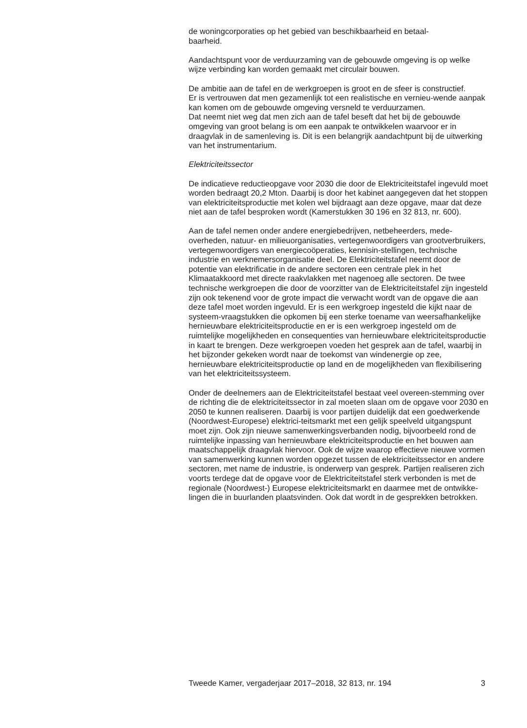de woningcorporaties op het gebied van beschikbaarheid en betaal-
baarheid.
Aandachtspunt voor de verduurzaming van de gebouwde omgeving is op welke wijze verbinding kan worden gemaakt met circulair bouwen.
De ambitie aan de tafel en de werkgroepen is groot en de sfeer is constructief.
Er is vertrouwen dat men gezamenlijk tot een realistische en vernieu-wende aanpak kan komen om de gebouwde omgeving versneld te verduurzamen.
Dat neemt niet weg dat men zich aan de tafel beseft dat het bij de gebouwde omgeving van groot belang is om een aanpak te ontwikkelen waarvoor er in draagvlak in de samenleving is. Dit is een belangrijk aandachtpunt bij de uitwerking van het instrumentarium.
Elektriciteitssector
De indicatieve reductieopgave voor 2030 die door de Elektriciteitstafel ingevuld moet worden bedraagt 20,2 Mton. Daarbij is door het kabinet aangegeven dat het stoppen van elektriciteitsproductie met kolen wel bijdraagt aan deze opgave, maar dat deze niet aan de tafel besproken wordt (Kamerstukken 30 196 en 32 813, nr. 600).
Aan de tafel nemen onder andere energiebedrijven, netbeheerders, mede-overheden, natuur- en milieuorganisaties, vertegenwoordigers van grootverbruikers, vertegenwoordigers van energiecoöperaties, kennisin-stellingen, technische industrie en werknemersorganisatie deel. De Elektriciteitstafel neemt door de potentie van elektrificatie in de andere sectoren een centrale plek in het Klimaatakkoord met directe raakvlakken met nagenoeg alle sectoren. De twee technische werkgroepen die door de voorzitter van de Elektriciteitstafel zijn ingesteld zijn ook tekenend voor de grote impact die verwacht wordt van de opgave die aan deze tafel moet worden ingevuld. Er is een werkgroep ingesteld die kijkt naar de systeem-vraagstukken die opkomen bij een sterke toename van weersafhankelijke hernieuwbare elektriciteitsproductie en er is een werkgroep ingesteld om de ruimtelijke mogelijkheden en consequenties van hernieuwbare elektriciteitsproductie in kaart te brengen. Deze werkgroepen voeden het gesprek aan de tafel, waarbij in het bijzonder gekeken wordt naar de toekomst van windenergie op zee, hernieuwbare elektriciteitsproductie op land en de mogelijkheden van flexibilisering van het elektriciteitssysteem.
Onder de deelnemers aan de Elektriciteitstafel bestaat veel overeen-stemming over de richting die de elektriciteitssector in zal moeten slaan om de opgave voor 2030 en 2050 te kunnen realiseren. Daarbij is voor partijen duidelijk dat een goedwerkende (Noordwest-Europese) elektrici-teitsmarkt met een gelijk speelveld uitgangspunt moet zijn. Ook zijn nieuwe samenwerkingsverbanden nodig, bijvoorbeeld rond de ruimtelijke inpassing van hernieuwbare elektriciteitsproductie en het bouwen aan maatschappelijk draagvlak hiervoor. Ook de wijze waarop effectieve nieuwe vormen van samenwerking kunnen worden opgezet tussen de elektriciteitssector en andere sectoren, met name de industrie, is onderwerp van gesprek. Partijen realiseren zich voorts terdege dat de opgave voor de Elektriciteitstafel sterk verbonden is met de regionale (Noordwest-) Europese elektriciteitsmarkt en daarmee met de ontwikke-lingen die in buurlanden plaatsvinden. Ook dat wordt in de gesprekken betrokken.
Tweede Kamer, vergaderjaar 2017–2018, 32 813, nr. 194 3